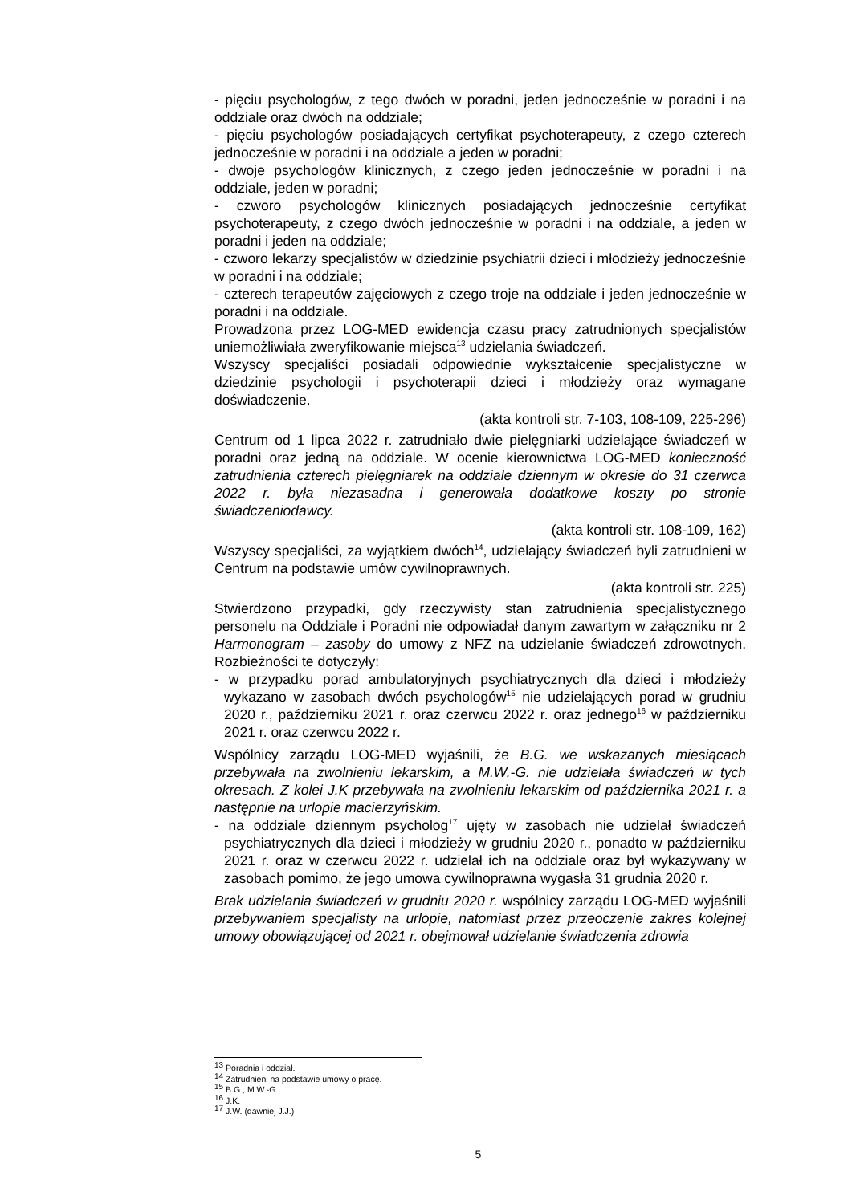- pięciu psychologów, z tego dwóch w poradni, jeden jednocześnie w poradni i na oddziale oraz dwóch na oddziale;
- pięciu psychologów posiadających certyfikat psychoterapeuty, z czego czterech jednocześnie w poradni i na oddziale a jeden w poradni;
- dwoje psychologów klinicznych, z czego jeden jednocześnie w poradni i na oddziale, jeden w poradni;
- czworo psychologów klinicznych posiadających jednocześnie certyfikat psychoterapeuty, z czego dwóch jednocześnie w poradni i na oddziale, a jeden w poradni i jeden na oddziale;
- czworo lekarzy specjalistów w dziedzinie psychiatrii dzieci i młodzieży jednocześnie w poradni i na oddziale;
- czterech terapeutów zajęciowych z czego troje na oddziale i jeden jednocześnie w poradni i na oddziale.
Prowadzona przez LOG-MED ewidencja czasu pracy zatrudnionych specjalistów uniemożliwiała zweryfikowanie miejsca<sup>13</sup> udzielania świadczeń.
Wszyscy specjaliści posiadali odpowiednie wykształcenie specjalistyczne w dziedzinie psychologii i psychoterapii dzieci i młodzieży oraz wymagane doświadczenie.
(akta kontroli str. 7-103, 108-109, 225-296)
Centrum od 1 lipca 2022 r. zatrudniało dwie pielęgniarki udzielające świadczeń w poradni oraz jedną na oddziale. W ocenie kierownictwa LOG-MED konieczność zatrudnienia czterech pielęgniarek na oddziale dziennym w okresie do 31 czerwca 2022 r. była niezasadna i generowała dodatkowe koszty po stronie świadczeniodawcy.
(akta kontroli str. 108-109, 162)
Wszyscy specjaliści, za wyjątkiem dwóch<sup>14</sup>, udzielający świadczeń byli zatrudnieni w Centrum na podstawie umów cywilnoprawnych.
(akta kontroli str. 225)
Stwierdzono przypadki, gdy rzeczywisty stan zatrudnienia specjalistycznego personelu na Oddziale i Poradni nie odpowiadał danym zawartym w załączniku nr 2 Harmonogram – zasoby do umowy z NFZ na udzielanie świadczeń zdrowotnych. Rozbieżności te dotyczyły:
- w przypadku porad ambulatoryjnych psychiatrycznych dla dzieci i młodzieży wykazano w zasobach dwóch psychologów<sup>15</sup> nie udzielających porad w grudniu 2020 r., październiku 2021 r. oraz czerwcu 2022 r. oraz jednego<sup>16</sup> w październiku 2021 r. oraz czerwcu 2022 r.
Wspólnicy zarządu LOG-MED wyjaśnili, że B.G. we wskazanych miesiącach przebywała na zwolnieniu lekarskim, a M.W.-G. nie udzielała świadczeń w tych okresach. Z kolei J.K przebywała na zwolnieniu lekarskim od października 2021 r. a następnie na urlopie macierzyńskim.
- na oddziale dziennym psycholog<sup>17</sup> ujęty w zasobach nie udzielał świadczeń psychiatrycznych dla dzieci i młodzieży w grudniu 2020 r., ponadto w październiku 2021 r. oraz w czerwcu 2022 r. udzielał ich na oddziale oraz był wykazywany w zasobach pomimo, że jego umowa cywilnoprawna wygasła 31 grudnia 2020 r.
Brak udzielania świadczeń w grudniu 2020 r. wspólnicy zarządu LOG-MED wyjaśnili przebywaniem specjalisty na urlopie, natomiast przez przeoczenie zakres kolejnej umowy obowiązującej od 2021 r. obejmował udzielanie świadczenia zdrowia
<sup>13</sup> Poradnia i oddział.
<sup>14</sup> Zatrudnieni na podstawie umowy o pracę.
<sup>15</sup> B.G., M.W.-G.
<sup>16</sup> J.K.
<sup>17</sup> J.W. (dawniej J.J.)
5